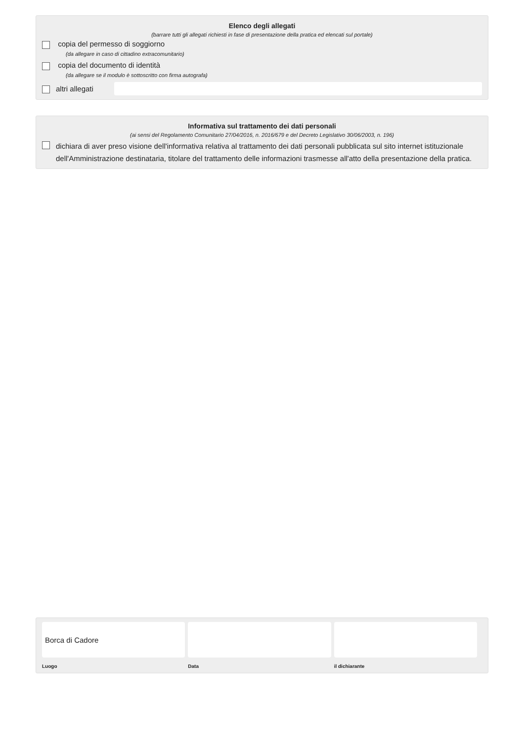Elenco degli allegati
(barrare tutti gli allegati richiesti in fase di presentazione della pratica ed elencati sul portale)
copia del permesso di soggiorno
(da allegare in caso di cittadino extracomunitario)
copia del documento di identità
(da allegare se il modulo è sottoscritto con firma autografa)
altri allegati
Informativa sul trattamento dei dati personali
(ai sensi del Regolamento Comunitario 27/04/2016, n. 2016/679 e del Decreto Legislativo 30/06/2003, n. 196)
dichiara di aver preso visione dell'informativa relativa al trattamento dei dati personali pubblicata sul sito internet istituzionale dell'Amministrazione destinataria, titolare del trattamento delle informazioni trasmesse all'atto della presentazione della pratica.
Borca di Cadore
Luogo
Data il dichiarante